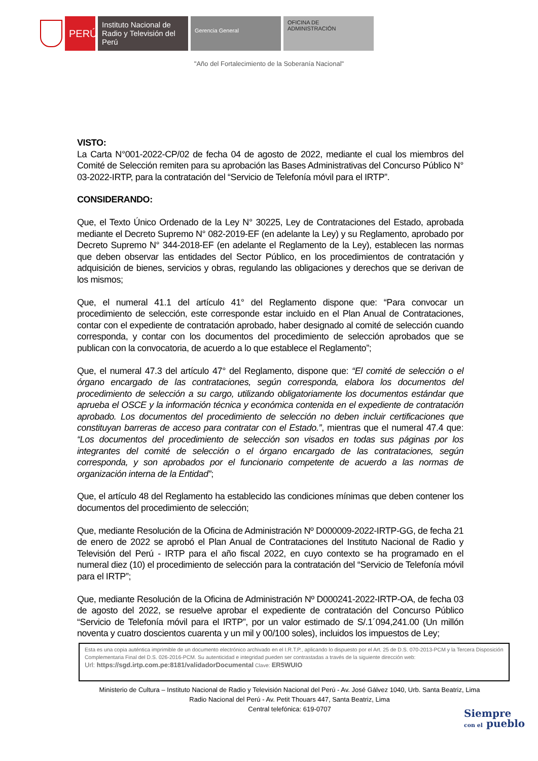PERÚ
Instituto Nacional de Radio y Televisión del Perú
Gerencia General
OFICINA DE
ADMINISTRACIÓN
"Año del Fortalecimiento de la Soberanía Nacional"
VISTO:
La Carta N°001-2022-CP/02 de fecha 04 de agosto de 2022, mediante el cual los miembros del Comité de Selección remiten para su aprobación las Bases Administrativas del Concurso Público N° 03-2022-IRTP, para la contratación del “Servicio de Telefonía móvil para el IRTP”.
CONSIDERANDO:
Que, el Texto Único Ordenado de la Ley N° 30225, Ley de Contrataciones del Estado, aprobada mediante el Decreto Supremo N° 082-2019-EF (en adelante la Ley) y su Reglamento, aprobado por Decreto Supremo N° 344-2018-EF (en adelante el Reglamento de la Ley), establecen las normas que deben observar las entidades del Sector Público, en los procedimientos de contratación y adquisición de bienes, servicios y obras, regulando las obligaciones y derechos que se derivan de los mismos;
Que, el numeral 41.1 del artículo 41° del Reglamento dispone que: “Para convocar un procedimiento de selección, este corresponde estar incluido en el Plan Anual de Contrataciones, contar con el expediente de contratación aprobado, haber designado al comité de selección cuando corresponda, y contar con los documentos del procedimiento de selección aprobados que se publican con la convocatoria, de acuerdo a lo que establece el Reglamento”;
Que, el numeral 47.3 del artículo 47° del Reglamento, dispone que: “El comité de selección o el órgano encargado de las contrataciones, según corresponda, elabora los documentos del procedimiento de selección a su cargo, utilizando obligatoriamente los documentos estándar que aprueba el OSCE y la información técnica y económica contenida en el expediente de contratación aprobado. Los documentos del procedimiento de selección no deben incluir certificaciones que constituyan barreras de acceso para contratar con el Estado.”, mientras que el numeral 47.4 que: “Los documentos del procedimiento de selección son visados en todas sus páginas por los integrantes del comité de selección o el órgano encargado de las contrataciones, según corresponda, y son aprobados por el funcionario competente de acuerdo a las normas de organización interna de la Entidad”;
Que, el artículo 48 del Reglamento ha establecido las condiciones mínimas que deben contener los documentos del procedimiento de selección;
Que, mediante Resolución de la Oficina de Administración Nº D000009-2022-IRTP-GG, de fecha 21 de enero de 2022 se aprobó el Plan Anual de Contrataciones del Instituto Nacional de Radio y Televisión del Perú - IRTP para el año fiscal 2022, en cuyo contexto se ha programado en el numeral diez (10) el procedimiento de selección para la contratación del “Servicio de Telefonía móvil para el IRTP”;
Que, mediante Resolución de la Oficina de Administración Nº D000241-2022-IRTP-OA, de fecha 03 de agosto del 2022, se resuelve aprobar el expediente de contratación del Concurso Público “Servicio de Telefonía móvil para el IRTP”, por un valor estimado de S/.1´094,241.00 (Un millón noventa y cuatro doscientos cuarenta y un mil y 00/100 soles), incluidos los impuestos de Ley;
Esta es una copia auténtica imprimible de un documento electrónico archivado en el I.R.T.P., aplicando lo dispuesto por el Art. 25 de D.S. 070-2013-PCM y la Tercera Disposición Complementaria Final del D.S. 026-2016-PCM. Su autenticidad e integridad pueden ser contrastadas a través de la siguiente dirección web:
Url: https://sgd.irtp.com.pe:8181/validadorDocumental Clave: ER5WUIO
Ministerio de Cultura – Instituto Nacional de Radio y Televisión Nacional del Perú - Av. José Gálvez 1040, Urb. Santa Beatriz, Lima
Radio Nacional del Perú - Av. Petit Thouars 447, Santa Beatriz, Lima
Central telefónica: 619-0707
Siempre
con el pueblo